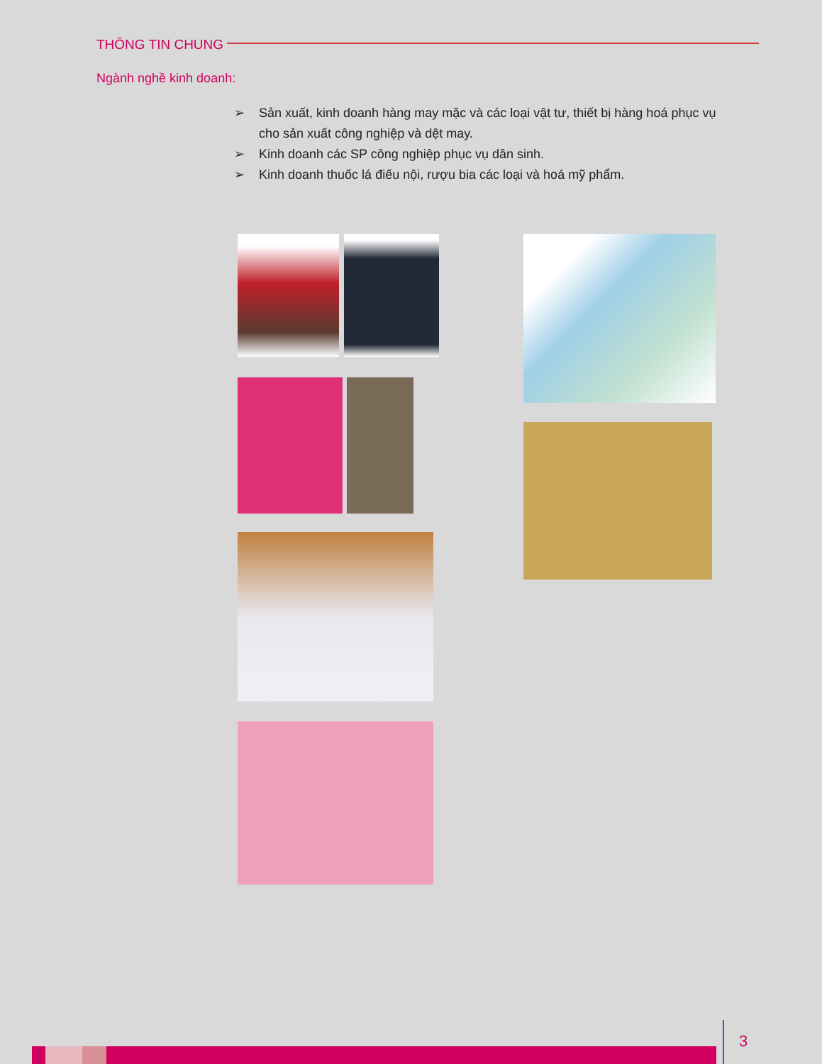THÔNG TIN CHUNG
Ngành nghề kinh doanh:
➢ Sản xuất, kinh doanh hàng may mặc và các loại vật tư, thiết bị hàng hoá phục vụ cho sản xuất công nghiệp và dệt may.
➢ Kinh doanh các SP công nghiệp phục vụ dân sinh.
➢ Kinh doanh thuốc lá điếu nội, rượu bia các loại và hoá mỹ phẩm.
3